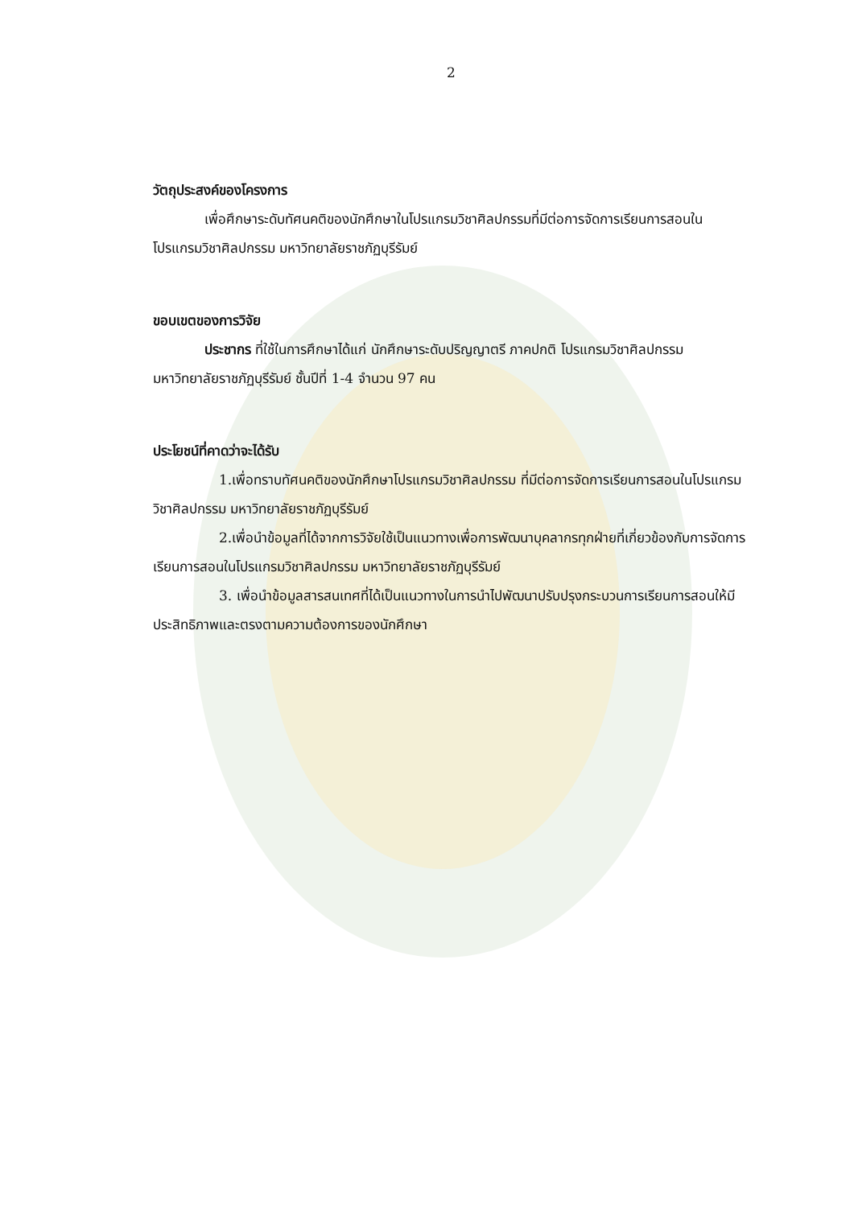2
วัตถุประสงค์ของโครงการ
เพื่อศึกษาระดับทัศนคติของนักศึกษาในโปรแกรมวิชาศิลปกรรมที่มีต่อการจัดการเรียนการสอนในโปรแกรมวิชาศิลปกรรม มหาวิทยาลัยราชภัฏบุรีรัมย์
ขอบเขตของการวิจัย
ประชากร ที่ใช้ในการศึกษาได้แก่ นักศึกษาระดับปริญญาตรี ภาคปกติ โปรแกรมวิชาศิลปกรรม มหาวิทยาลัยราชภัฏบุรีรัมย์ ชั้นปีที่ 1-4 จำนวน 97 คน
ประโยชน์ที่คาดว่าจะได้รับ
1.เพื่อทราบทัศนคติของนักศึกษาโปรแกรมวิชาศิลปกรรม ที่มีต่อการจัดการเรียนการสอนในโปรแกรมวิชาศิลปกรรม มหาวิทยาลัยราชภัฏบุรีรัมย์
2.เพื่อนำข้อมูลที่ได้จากการวิจัยใช้เป็นแนวทางเพื่อการพัฒนาบุคลากรทุกฝ่ายที่เกี่ยวข้องกับการจัดการเรียนการสอนในโปรแกรมวิชาศิลปกรรม มหาวิทยาลัยราชภัฏบุรีรัมย์
3. เพื่อนำข้อมูลสารสนเทศที่ได้เป็นแนวทางในการนำไปพัฒนาปรับปรุงกระบวนการเรียนการสอนให้มีประสิทธิภาพและตรงตามความต้องการของนักศึกษา